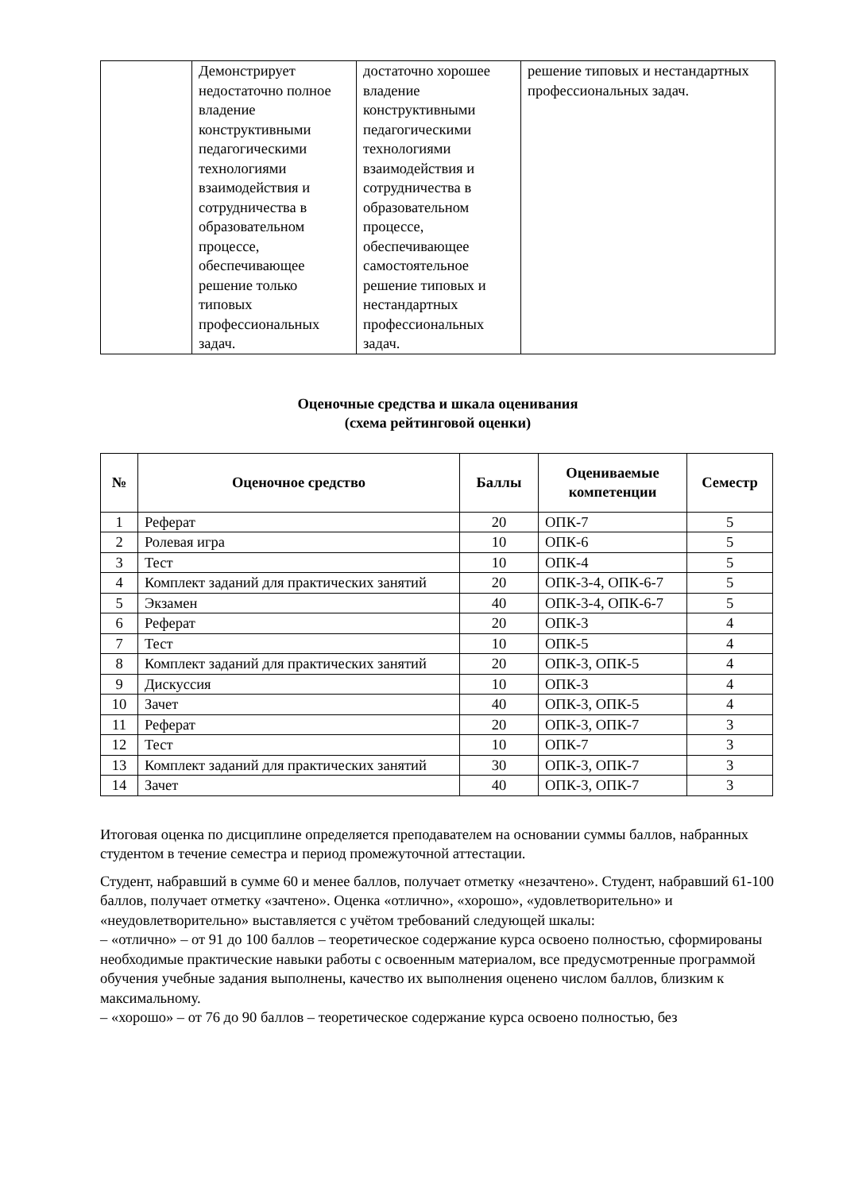| | Демонстрирует недостаточно полное владение конструктивными педагогическими технологиями взаимодействия и сотрудничества в образовательном процессе, обеспечивающее решение только типовых профессиональных задач. | достаточно хорошее владение конструктивными педагогическими технологиями взаимодействия и сотрудничества в образовательном процессе, обеспечивающее самостоятельное решение типовых и нестандартных профессиональных задач. | решение типовых и нестандартных профессиональных задач. |
Оценочные средства и шкала оценивания
(схема рейтинговой оценки)
| № | Оценочное средство | Баллы | Оцениваемые компетенции | Семестр |
| --- | --- | --- | --- | --- |
| 1 | Реферат | 20 | ОПК-7 | 5 |
| 2 | Ролевая игра | 10 | ОПК-6 | 5 |
| 3 | Тест | 10 | ОПК-4 | 5 |
| 4 | Комплект заданий для практических занятий | 20 | ОПК-3-4, ОПК-6-7 | 5 |
| 5 | Экзамен | 40 | ОПК-3-4, ОПК-6-7 | 5 |
| 6 | Реферат | 20 | ОПК-3 | 4 |
| 7 | Тест | 10 | ОПК-5 | 4 |
| 8 | Комплект заданий для практических занятий | 20 | ОПК-3, ОПК-5 | 4 |
| 9 | Дискуссия | 10 | ОПК-3 | 4 |
| 10 | Зачет | 40 | ОПК-3, ОПК-5 | 4 |
| 11 | Реферат | 20 | ОПК-3, ОПК-7 | 3 |
| 12 | Тест | 10 | ОПК-7 | 3 |
| 13 | Комплект заданий для практических занятий | 30 | ОПК-3, ОПК-7 | 3 |
| 14 | Зачет | 40 | ОПК-3, ОПК-7 | 3 |
Итоговая оценка по дисциплине определяется преподавателем на основании суммы баллов, набранных студентом в течение семестра и период промежуточной аттестации.
Студент, набравший в сумме 60 и менее баллов, получает отметку «незачтено». Студент, набравший 61-100 баллов, получает отметку «зачтено». Оценка «отлично», «хорошо», «удовлетворительно» и «неудовлетворительно» выставляется с учётом требований следующей шкалы:
– «отлично» – от 91 до 100 баллов – теоретическое содержание курса освоено полностью, сформированы необходимые практические навыки работы с освоенным материалом, все предусмотренные программой обучения учебные задания выполнены, качество их выполнения оценено числом баллов, близким к максимальному.
– «хорошо» – от 76 до 90 баллов – теоретическое содержание курса освоено полностью, без